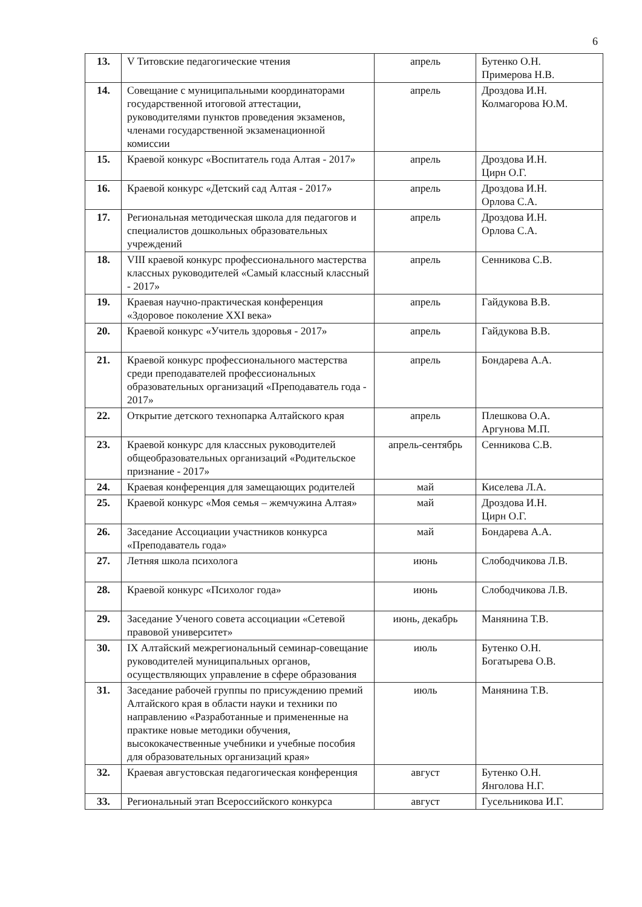6
| 13. | V Титовские педагогические чтения | апрель | Бутенко О.Н. Примерова Н.В. |
| 14. | Совещание с муниципальными координаторами государственной итоговой аттестации, руководителями пунктов проведения экзаменов, членами государственной экзаменационной комиссии | апрель | Дроздова И.Н. Колмагорова Ю.М. |
| 15. | Краевой конкурс «Воспитатель года Алтая - 2017» | апрель | Дроздова И.Н. Цирн О.Г. |
| 16. | Краевой конкурс «Детский сад Алтая - 2017» | апрель | Дроздова И.Н. Орлова С.А. |
| 17. | Региональная методическая школа для педагогов и специалистов дошкольных образовательных учреждений | апрель | Дроздова И.Н. Орлова С.А. |
| 18. | VIII краевой конкурс профессионального мастерства классных руководителей «Самый классный классный - 2017» | апрель | Сенникова С.В. |
| 19. | Краевая научно-практическая конференция «Здоровое поколение XXI века» | апрель | Гайдукова В.В. |
| 20. | Краевой конкурс «Учитель здоровья - 2017» | апрель | Гайдукова В.В. |
| 21. | Краевой конкурс профессионального мастерства среди преподавателей профессиональных образовательных организаций «Преподаватель года - 2017» | апрель | Бондарева А.А. |
| 22. | Открытие детского технопарка Алтайского края | апрель | Плешкова О.А. Аргунова М.П. |
| 23. | Краевой конкурс для классных руководителей общеобразовательных организаций «Родительское признание - 2017» | апрель-сентябрь | Сенникова С.В. |
| 24. | Краевая конференция для замещающих родителей | май | Киселева Л.А. |
| 25. | Краевой конкурс «Моя семья – жемчужина Алтая» | май | Дроздова И.Н. Цирн О.Г. |
| 26. | Заседание Ассоциации участников конкурса «Преподаватель года» | май | Бондарева А.А. |
| 27. | Летняя школа психолога | июнь | Слободчикова Л.В. |
| 28. | Краевой конкурс «Психолог года» | июнь | Слободчикова Л.В. |
| 29. | Заседание Ученого совета ассоциации «Сетевой правовой университет» | июнь, декабрь | Манянина Т.В. |
| 30. | IX Алтайский межрегиональный семинар-совещание руководителей муниципальных органов, осуществляющих управление в сфере образования | июль | Бутенко О.Н. Богатырева О.В. |
| 31. | Заседание рабочей группы по присуждению премий Алтайского края в области науки и техники по направлению «Разработанные и примененные на практике новые методики обучения, высококачественные учебники и учебные пособия для образовательных организаций края» | июль | Манянина Т.В. |
| 32. | Краевая августовская педагогическая конференция | август | Бутенко О.Н. Янголова Н.Г. |
| 33. | Региональный этап Всероссийского конкурса | август | Гусельникова И.Г. |